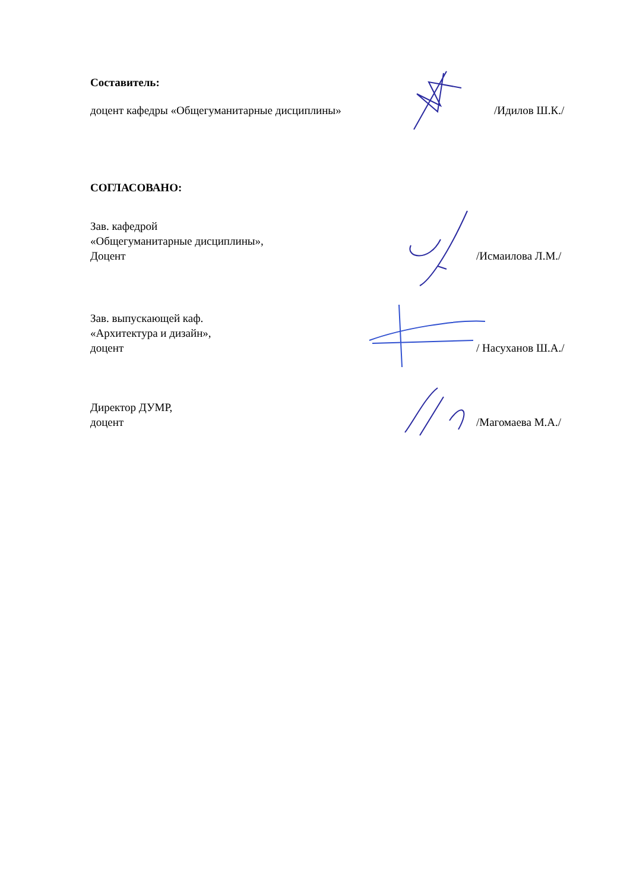Составитель:
доцент кафедры «Общегуманитарные дисциплины»
/Идилов Ш.К./
СОГЛАСОВАНО:
Зав. кафедрой
«Общегуманитарные дисциплины»,
Доцент
/Исмаилова Л.М./
Зав. выпускающей каф.
«Архитектура и дизайн»,
доцент
/ Насуханов Ш.А./
Директор ДУМР,
доцент
/Магомаева М.А./